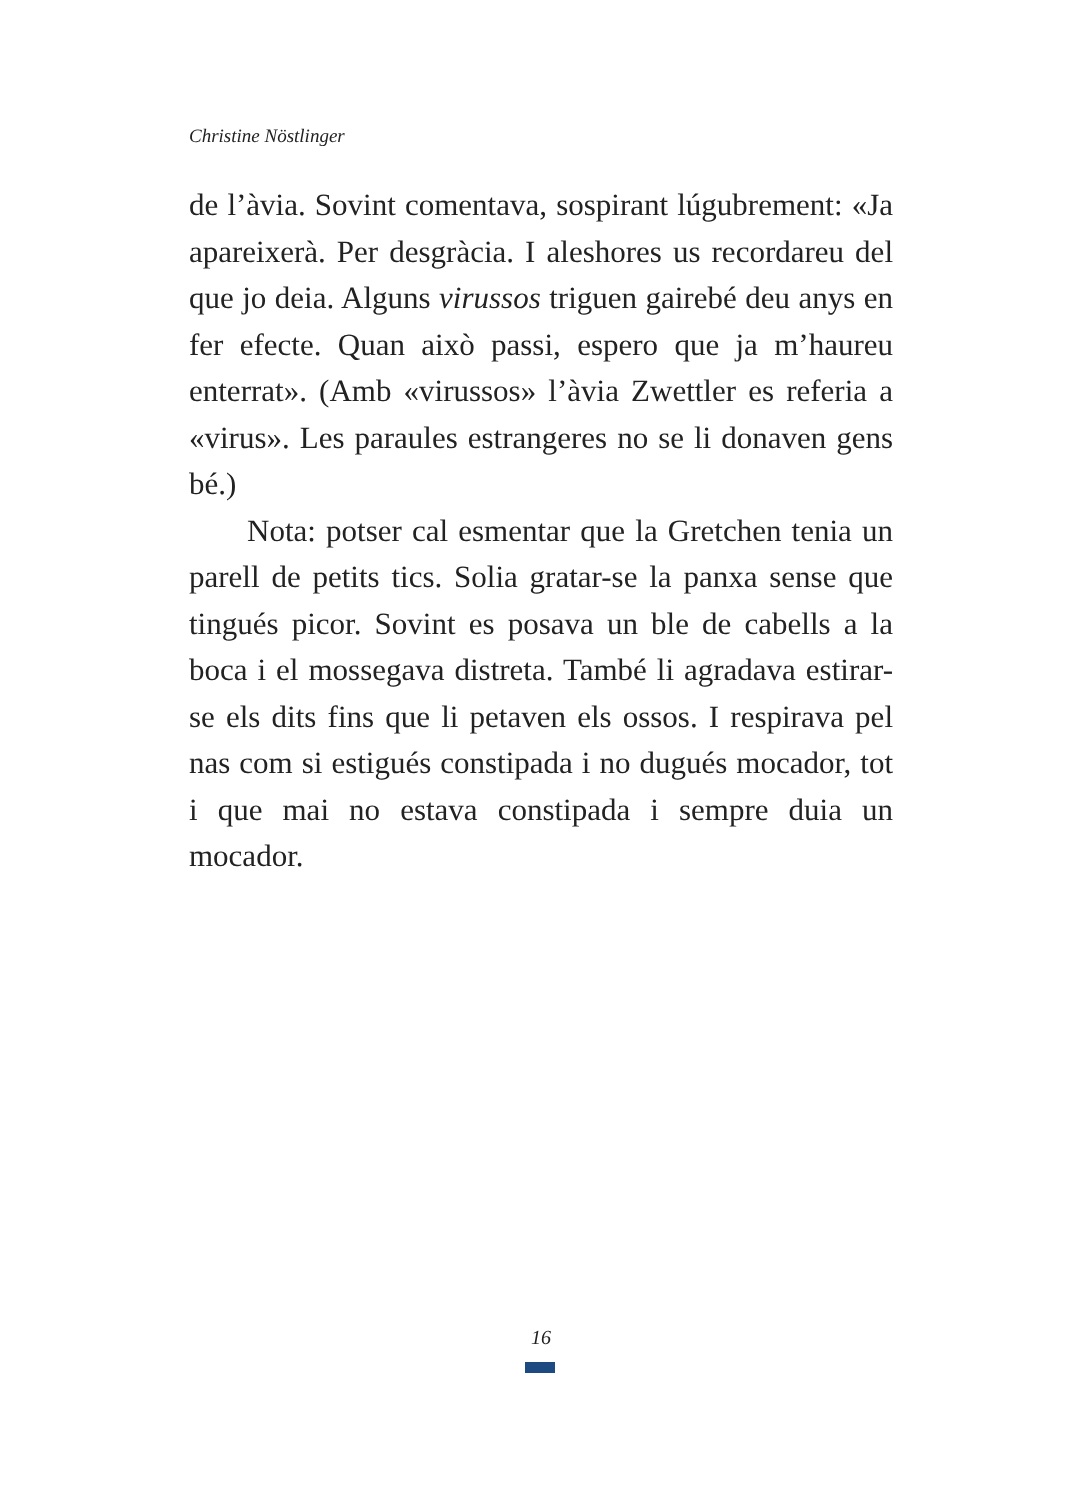Christine Nöstlinger
de l’àvia. Sovint comentava, sospirant lúgubrement: «Ja apareixerà. Per desgràcia. I aleshores us recordareu del que jo deia. Alguns virussos triguen gairebé deu anys en fer efecte. Quan això passi, espero que ja m’haureu enterrat». (Amb «virussos» l’àvia Zwettler es referia a «virus». Les paraules estrangeres no se li donaven gens bé.)
Nota: potser cal esmentar que la Gretchen tenia un parell de petits tics. Solia gratar-se la panxa sense que tingués picor. Sovint es posava un ble de cabells a la boca i el mossegava distreta. També li agradava estirar-se els dits fins que li petaven els ossos. I respirava pel nas com si estigués constipada i no dugués mocador, tot i que mai no estava constipada i sempre duia un mocador.
16